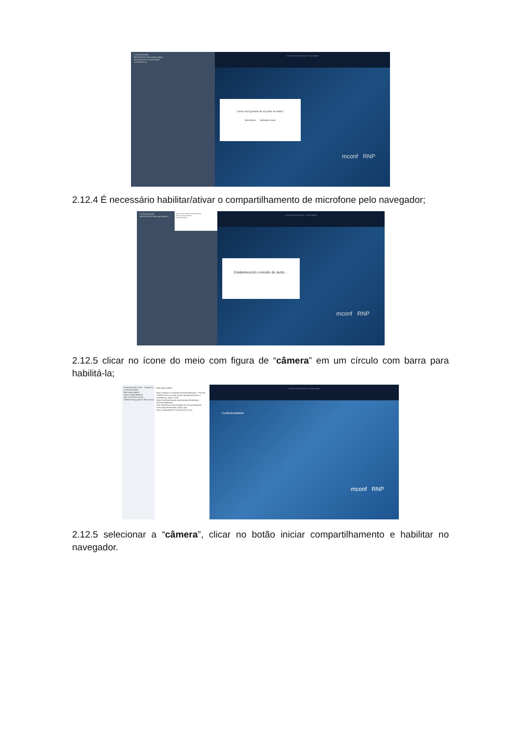ConferênciaWeb
MENSAGENS Bate-papo público
NOTAS Notas compartilhadas
USUÁRIOS (2)
Comissão Heteroidentificação - Portaria 1099/22
Como você gostaria de se juntar ao áudio?
Microfone Somente ouvir
mconf RNP
2.12.4 É necessário habilitar/ativar o compartilhamento de microfone pelo navegador;
ConferênciaWeb
MENSAGENS Bate-papo público
Microfone (3- USB PnP Sound Device)
Memorizar esta decisão
Permitir Bloquear
Comissão Heteroidentificação - Portaria 1099/22
Estabelecendo conexão de áudio ..
mconf RNP
2.12.5 clicar no ícone do meio com figura de “câmera” em um círculo com barra para habilitá-la;
Introdução Meu Drive - Google Dr...
ConferênciaWeb
Bate-papo público
Notas compartilhadas
Isão XXXXXXX (Você)
Guilherme Augusto da Silva Souza
Bate-papo público
Bem-vindo(a) à Comissão Heteroidentificação - Portaria 1099/22! Para convidar outros participantes para a conferência, utilize a URL https://conferenciaweb.rnp.br/webconf/comissao-heteroidentificacao
Esta conferência está limitada em 120 participantes.
Para mais informações, clique aqui.
Novo na plataforma? Experimente o tour!
Comissão Heteroidentificação - Portaria 1099/22
ConferênciaWeb
mconf RNP
2.12.5 selecionar a “câmera”, clicar no botão iniciar compartilhamento e habilitar no navegador.